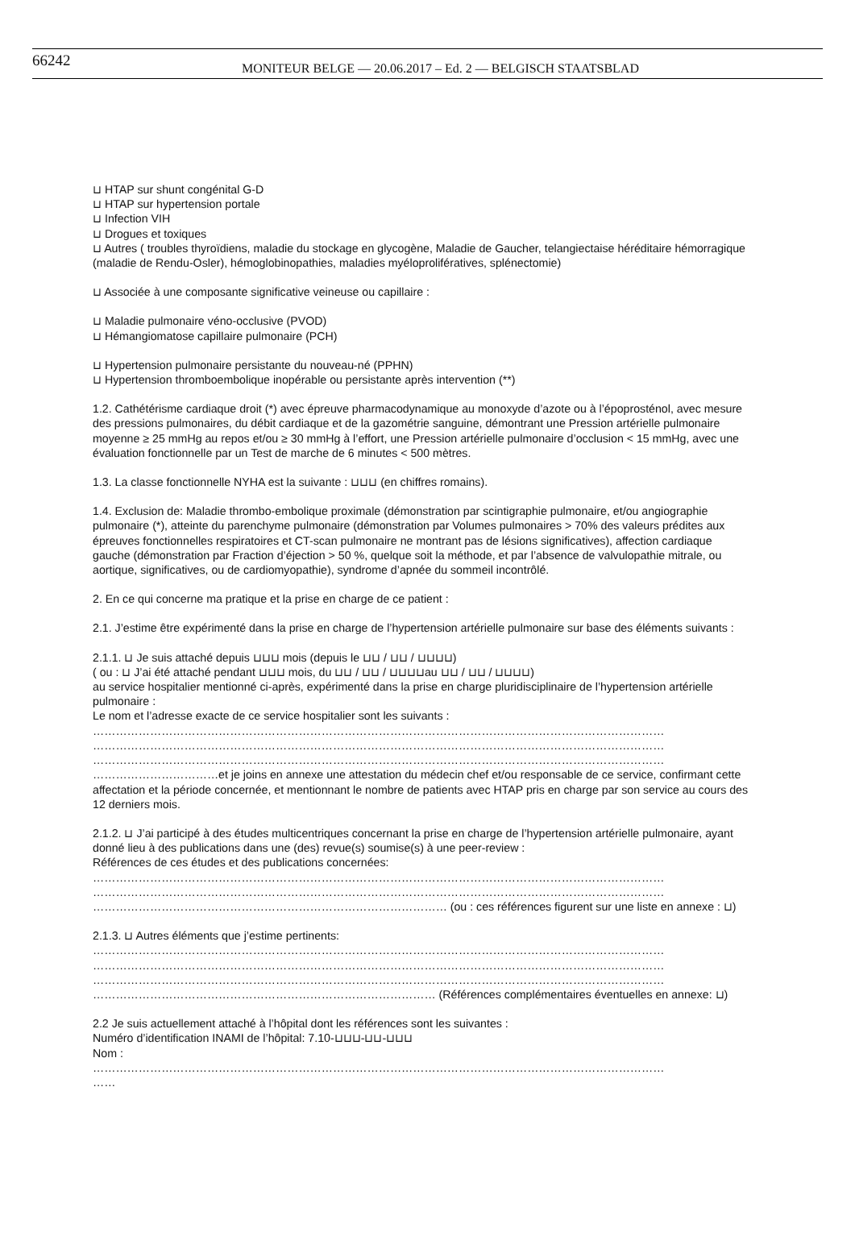66242 MONITEUR BELGE — 20.06.2017 – Ed. 2 — BELGISCH STAATSBLAD
⊔ HTAP sur shunt congénital G-D
⊔ HTAP sur hypertension portale
⊔ Infection VIH
⊔ Drogues et toxiques
⊔ Autres ( troubles thyroïdiens, maladie du stockage en glycogène, Maladie de Gaucher, telangiectaise héréditaire hémorragique (maladie de Rendu-Osler), hémoglobinopathies, maladies myéloprolifératives, splénectomie)
⊔ Associée à une composante significative veineuse ou capillaire :
⊔ Maladie pulmonaire véno-occlusive (PVOD)
⊔ Hémangiomatose capillaire pulmonaire (PCH)
⊔ Hypertension pulmonaire persistante du nouveau-né (PPHN)
⊔ Hypertension thromboembolique inopérable ou persistante après intervention (**)
1.2. Cathétérisme cardiaque droit (*) avec épreuve pharmacodynamique au monoxyde d’azote ou à l’époprosténol, avec mesure des pressions pulmonaires, du débit cardiaque et de la gazométrie sanguine, démontrant une Pression artérielle pulmonaire moyenne ≥ 25 mmHg au repos et/ou ≥ 30 mmHg à l’effort, une Pression artérielle pulmonaire d’occlusion < 15 mmHg, avec une évaluation fonctionnelle par un Test de marche de 6 minutes < 500 mètres.
1.3. La classe fonctionnelle NYHA est la suivante : ⊔⊔⊔ (en chiffres romains).
1.4. Exclusion de: Maladie thrombo-embolique proximale (démonstration par scintigraphie pulmonaire, et/ou angiographie pulmonaire (*), atteinte du parenchyme pulmonaire (démonstration par Volumes pulmonaires > 70% des valeurs prédites aux épreuves fonctionnelles respiratoires et CT-scan pulmonaire ne montrant pas de lésions significatives), affection cardiaque gauche (démonstration par Fraction d’éjection > 50 %, quelque soit la méthode, et par l’absence de valvulopathie mitrale, ou aortique, significatives, ou de cardiomyopathie), syndrome d’apnée du sommeil incontrôlé.
2. En ce qui concerne ma pratique et la prise en charge de ce patient :
2.1. J’estime être expérimenté dans la prise en charge de l’hypertension artérielle pulmonaire sur base des éléments suivants :
2.1.1. ⊔ Je suis attaché depuis ⊔⊔⊔ mois (depuis le ⊔⊔ / ⊔⊔ / ⊔⊔⊔⊔)
( ou : ⊔ J’ai été attaché pendant ⊔⊔⊔ mois, du ⊔⊔ / ⊔⊔ / ⊔⊔⊔⊔au ⊔⊔ / ⊔⊔ / ⊔⊔⊔⊔)
au service hospitalier mentionné ci-après, expérimenté dans la prise en charge pluridisciplinaire de l’hypertension artérielle pulmonaire :
Le nom et l’adresse exacte de ce service hospitalier sont les suivants :
……………………………………………………………………………………………………………………………………
……………………………………………………………………………………………………………………………………
……………………………………………………………………………………………………………………………………
……………………………et je joins en annexe une attestation du médecin chef et/ou responsable de ce service, confirmant cette affectation et la période concernée, et mentionnant le nombre de patients avec HTAP pris en charge par son service au cours des 12 derniers mois.
2.1.2. ⊔ J’ai participé à des études multicentriques concernant la prise en charge de l’hypertension artérielle pulmonaire, ayant donné lieu à des publications dans une (des) revue(s) soumise(s) à une peer-review :
Références de ces études et des publications concernées:
……………………………………………………………………………………………………………………………………
……………………………………………………………………………………………………………………………………
………………………………………………………………………………… (ou : ces références figurent sur une liste en annexe : ⊔)
2.1.3. ⊔ Autres éléments que j’estime pertinents:
……………………………………………………………………………………………………………………………………
……………………………………………………………………………………………………………………………………
……………………………………………………………………………………………………………………………………
……………………………………………………………………………… (Références complémentaires éventuelles en annexe: ⊔)
2.2 Je suis actuellement attaché à l’hôpital dont les références sont les suivantes :
Numéro d’identification INAMI de l’hôpital: 7.10-⊔⊔⊔-⊔⊔-⊔⊔⊔
Nom :
……………………………………………………………………………………………………………………………………
……